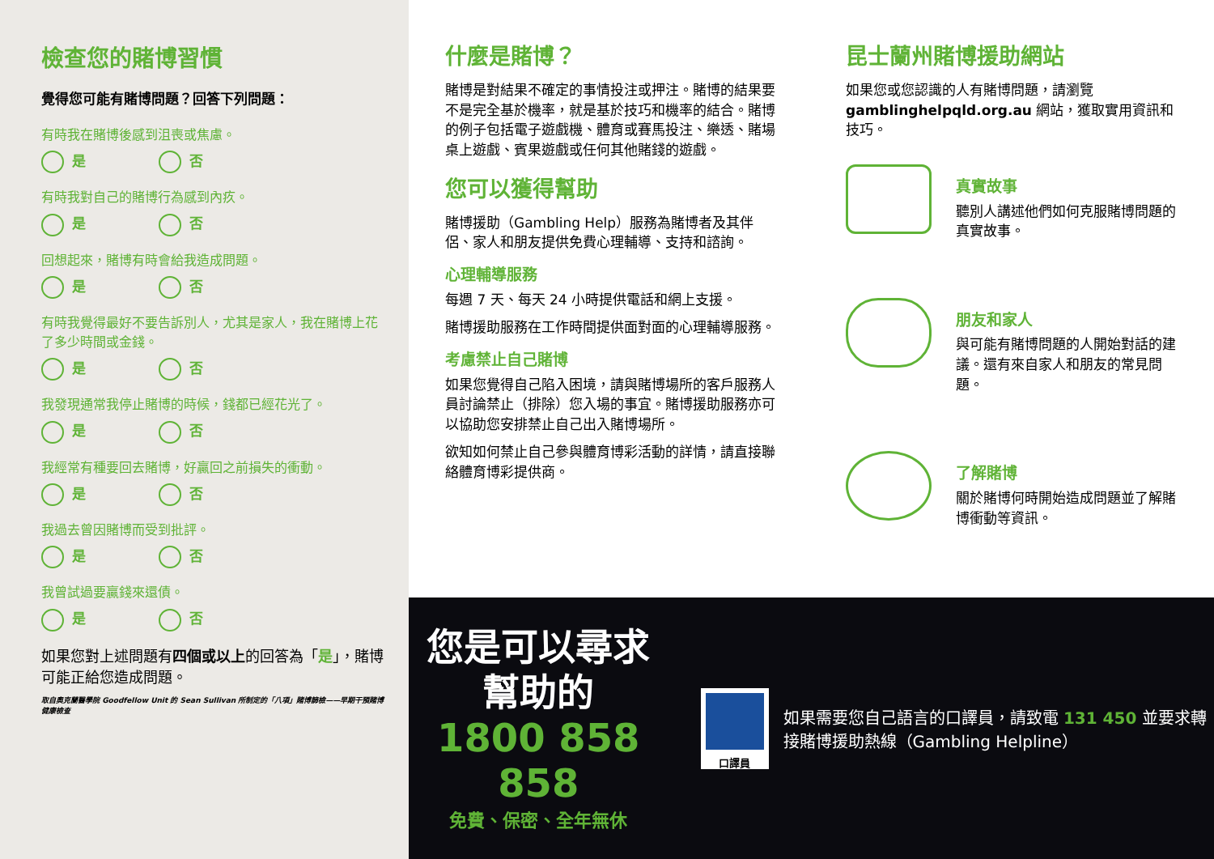檢查您的賭博習慣
覺得您可能有賭博問題？回答下列問題：
有時我在賭博後感到沮喪或焦慮。
是 否
有時我對自己的賭博行為感到內疚。
是 否
回想起來，賭博有時會給我造成問題。
是 否
有時我覺得最好不要告訴別人，尤其是家人，我在賭博上花了多少時間或金錢。
是 否
我發現通常我停止賭博的時候，錢都已經花光了。
是 否
我經常有種要回去賭博，好贏回之前損失的衝動。
是 否
我過去曾因賭博而受到批評。
是 否
我曾試過要贏錢來還債。
是 否
如果您對上述問題有四個或以上的回答為「是」，賭博可能正給您造成問題。
取自奧克蘭醫學院 Goodfellow Unit 的 Sean Sullivan 所制定的「八項」賭博篩檢——早期干預賭博健康檢查
什麼是賭博？
賭博是對結果不確定的事情投注或押注。賭博的結果要不是完全基於機率，就是基於技巧和機率的結合。賭博的例子包括電子遊戲機、體育或賽馬投注、樂透、賭場桌上遊戲、賓果遊戲或任何其他賭錢的遊戲。
您可以獲得幫助
賭博援助（Gambling Help）服務為賭博者及其伴侶、家人和朋友提供免費心理輔導、支持和諮詢。
心理輔導服務
每週 7 天、每天 24 小時提供電話和網上支援。
賭博援助服務在工作時間提供面對面的心理輔導服務。
考慮禁止自己賭博
如果您覺得自己陷入困境，請與賭博場所的客戶服務人員討論禁止（排除）您入場的事宜。賭博援助服務亦可以協助您安排禁止自己出入賭博場所。
欲知如何禁止自己參與體育博彩活動的詳情，請直接聯絡體育博彩提供商。
昆士蘭州賭博援助網站
如果您或您認識的人有賭博問題，請瀏覽 gamblinghelpqld.org.au 網站，獲取實用資訊和技巧。
真實故事
聽別人講述他們如何克服賭博問題的真實故事。
朋友和家人
與可能有賭博問題的人開始對話的建議。還有來自家人和朋友的常見問題。
了解賭博
關於賭博何時開始造成問題並了解賭博衝動等資訊。
您是可以尋求
幫助的
1800 858 858
免費、保密、全年無休
口譯員
如果需要您自己語言的口譯員，請致電 131 450 並要求轉接賭博援助熱線（Gambling Helpline）